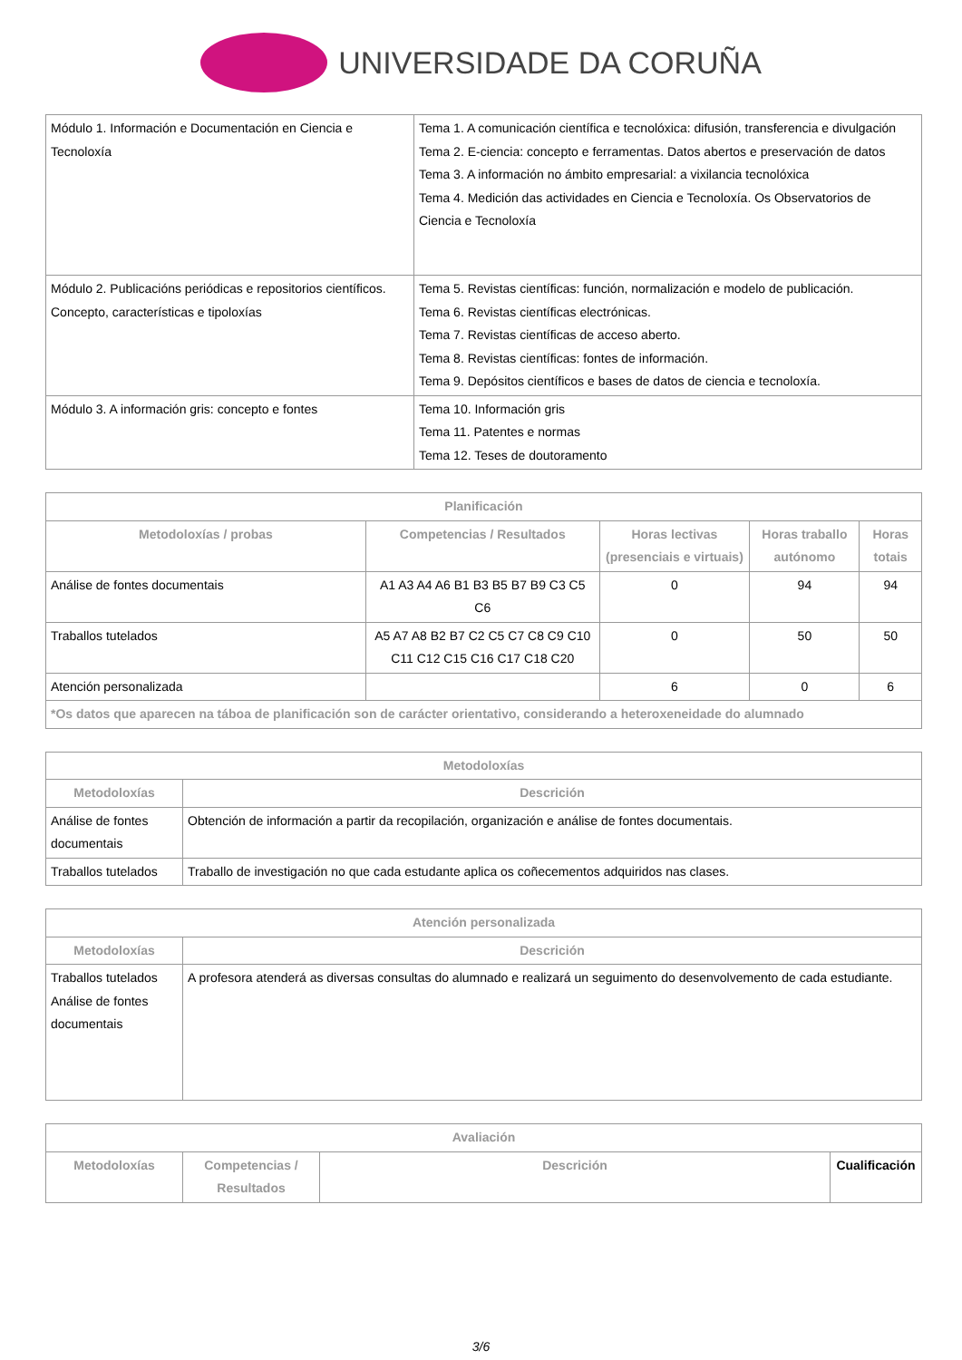UNIVERSIDADE DA CORUÑA
| Módulo 1. Información e Documentación en Ciencia e Tecnoloxía | Tema 1. A comunicación científica e tecnolóxica: difusión, transferencia e divulgación Tema 2. E-ciencia: concepto e ferramentas. Datos abertos e preservación de datos Tema 3. A información no ámbito empresarial: a vixilancia tecnolóxica Tema 4. Medición das actividades en Ciencia e Tecnoloxía. Os Observatorios de Ciencia e Tecnoloxía |
| Módulo 2. Publicacións periódicas e repositorios científicos. Concepto, características e tipoloxías | Tema 5. Revistas científicas: función, normalización e modelo de publicación. Tema 6. Revistas científicas electrónicas. Tema 7. Revistas científicas de acceso aberto. Tema 8. Revistas científicas: fontes de información. Tema 9. Depósitos científicos e bases de datos de ciencia e tecnoloxía. |
| Módulo 3. A información gris: concepto e fontes | Tema 10. Información gris Tema 11. Patentes e normas Tema 12. Teses de doutoramento |
| Planificación | | | | |
| --- | --- | --- | --- | --- |
| Metodoloxías / probas | Competencias / Resultados | Horas lectivas (presenciais e virtuais) | Horas traballo autónomo | Horas totais |
| Análise de fontes documentais | A1 A3 A4 A6 B1 B3 B5 B7 B9 C3 C5 C6 | 0 | 94 | 94 |
| Traballos tutelados | A5 A7 A8 B2 B7 C2 C5 C7 C8 C9 C10 C11 C12 C15 C16 C17 C18 C20 | 0 | 50 | 50 |
| Atención personalizada | | 6 | 0 | 6 |
| *Os datos que aparecen na táboa de planificación son de carácter orientativo, considerando a heteroxeneidade do alumnado | | | | |
| Metodoloxías | |
| --- | --- |
| Metodoloxías | Descrición |
| Análise de fontes documentais | Obtención de información a partir da recopilación, organización e análise de fontes documentais. |
| Traballos tutelados | Traballo de investigación no que cada estudante aplica os coñecementos adquiridos nas clases. |
| Atención personalizada | |
| --- | --- |
| Metodoloxías | Descrición |
| Traballos tutelados Análise de fontes documentais | A profesora atenderá as diversas consultas do alumnado e realizará un seguimento do desenvolvemento de cada estudiante. |
| Avaliación | | | |
| --- | --- | --- | --- |
| Metodoloxías | Competencias / Resultados | Descrición | Cualificación |
3/6